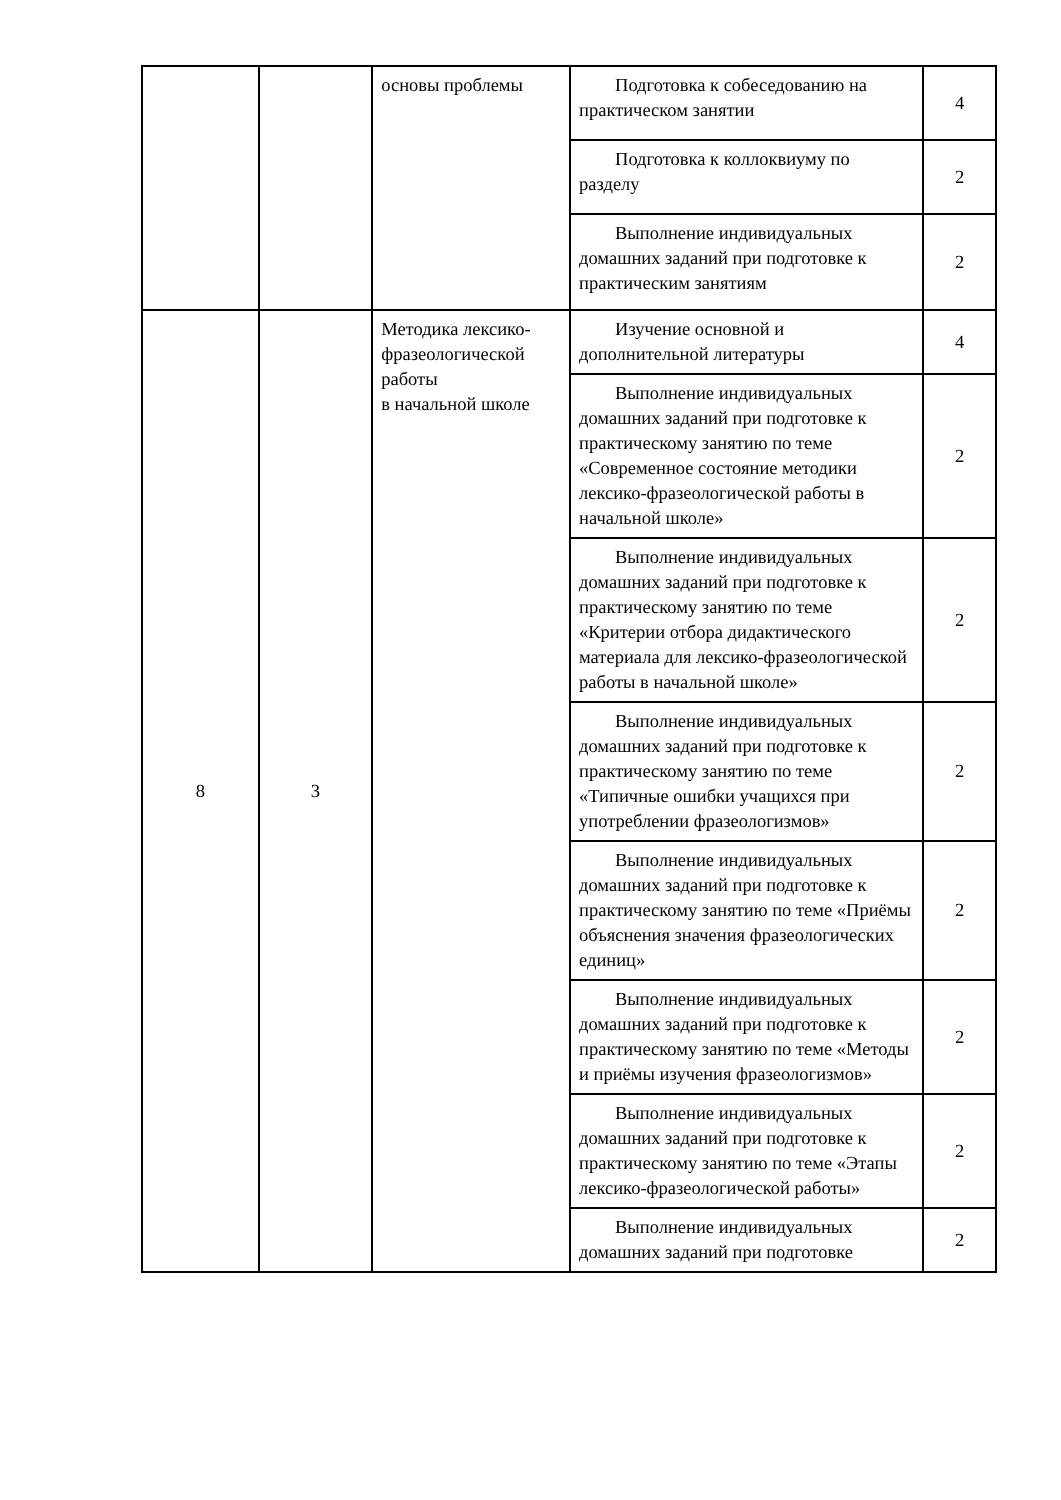| | | основы проблемы | Подготовка к собеседованию на практическом занятии | 4 |
| | | | Подготовка к коллоквиуму по разделу | 2 |
| | | | Выполнение индивидуальных домашних заданий при подготовке к практическим занятиям | 2 |
| 8 | 3 | Методика лексико-фразеологической работы в начальной школе | Изучение основной и дополнительной литературы | 4 |
| | | | Выполнение индивидуальных домашних заданий при подготовке к практическому занятию по теме «Современное состояние методики лексико-фразеологической работы в начальной школе» | 2 |
| | | | Выполнение индивидуальных домашних заданий при подготовке к практическому занятию по теме «Критерии отбора дидактического материала для лексико-фразеологической работы в начальной школе» | 2 |
| | | | Выполнение индивидуальных домашних заданий при подготовке к практическому занятию по теме «Типичные ошибки учащихся при употреблении фразеологизмов» | 2 |
| | | | Выполнение индивидуальных домашних заданий при подготовке к практическому занятию по теме «Приёмы объяснения значения фразеологических единиц» | 2 |
| | | | Выполнение индивидуальных домашних заданий при подготовке к практическому занятию по теме «Методы и приёмы изучения фразеологизмов» | 2 |
| | | | Выполнение индивидуальных домашних заданий при подготовке к практическому занятию по теме «Этапы лексико-фразеологической работы» | 2 |
| | | | Выполнение индивидуальных домашних заданий при подготовке | 2 |